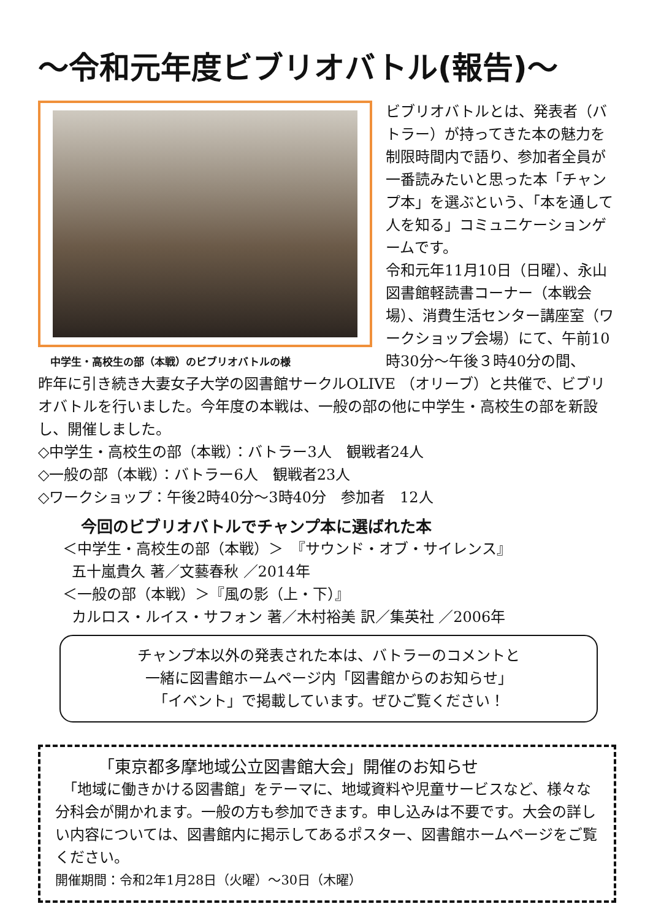～令和元年度ビブリオバトル(報告)～
中学生・高校生の部（本戦）のビブリオバトルの様
ビブリオバトルとは、発表者（バトラー）が持ってきた本の魅力を制限時間内で語り、参加者全員が一番読みたいと思った本「チャンプ本」を選ぶという、「本を通して人を知る」コミュニケーションゲームです。
令和元年11月10日（日曜）、永山図書館軽読書コーナー（本戦会場）、消費生活センター講座室（ワークショップ会場）にて、午前10時30分～午後３時40分の間、
昨年に引き続き大妻女子大学の図書館サークルOLIVE （オリーブ）と共催で、ビブリオバトルを行いました。今年度の本戦は、一般の部の他に中学生・高校生の部を新設し、開催しました。
◇中学生・高校生の部（本戦）：バトラー3人　観戦者24人
◇一般の部（本戦）：バトラー6人　観戦者23人
◇ワークショップ：午後2時40分～3時40分　参加者　12人
今回のビブリオバトルでチャンプ本に選ばれた本
＜中学生・高校生の部（本戦）＞　『サウンド・オブ・サイレンス』
五十嵐貴久 著／文藝春秋 ／2014年
＜一般の部（本戦）＞『風の影（上・下）』
カルロス・ルイス・サフォン 著／木村裕美 訳／集英社 ／2006年
チャンプ本以外の発表された本は、バトラーのコメントと
一緒に図書館ホームページ内「図書館からのお知らせ」
「イベント」で掲載しています。ぜひご覧ください！
「東京都多摩地域公立図書館大会」開催のお知らせ
　「地域に働きかける図書館」をテーマに、地域資料や児童サービスなど、様々な分科会が開かれます。一般の方も参加できます。申し込みは不要です。大会の詳しい内容については、図書館内に掲示してあるポスター、図書館ホームページをご覧ください。
開催期間：令和2年1月28日（火曜）～30日（木曜）